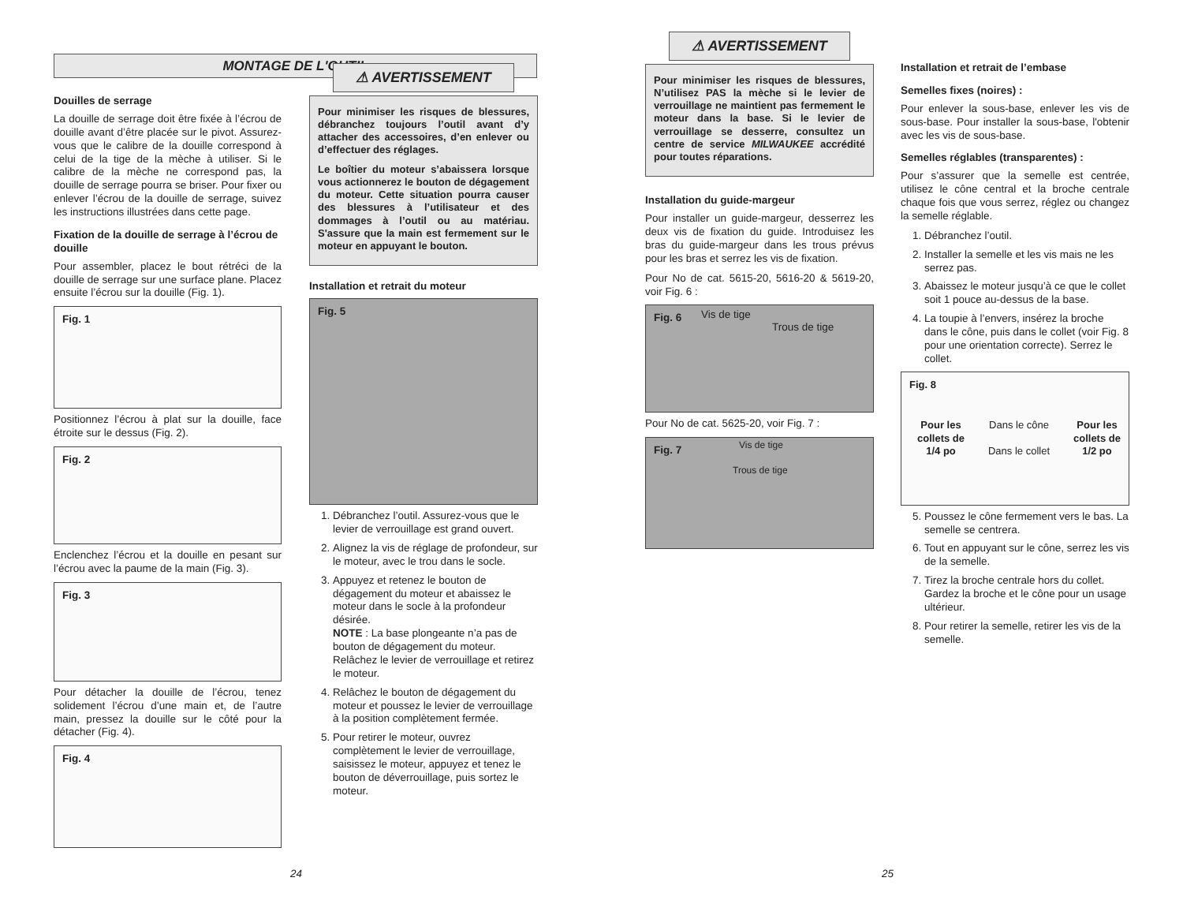MONTAGE DE L'OUTIL
Douilles de serrage
La douille de serrage doit être fixée à l’écrou de douille avant d’être placée sur le pivot. Assurez-vous que le calibre de la douille correspond à celui de la tige de la mèche à utiliser. Si le calibre de la mèche ne correspond pas, la douille de serrage pourra se briser. Pour fixer ou enlever l’écrou de la douille de serrage, suivez les instructions illustrées dans cette page.
Fixation de la douille de serrage à l’écrou de douille
Pour assembler, placez le bout rétréci de la douille de serrage sur une surface plane. Placez ensuite l’écrou sur la douille (Fig. 1).
Fig. 1
Positionnez l’écrou à plat sur la douille, face étroite sur le dessus (Fig. 2).
Fig. 2
Enclenchez l’écrou et la douille en pesant sur l’écrou avec la paume de la main (Fig. 3).
Fig. 3
Pour détacher la douille de l’écrou, tenez solidement l’écrou d’une main et, de l’autre main, pressez la douille sur le côté pour la détacher (Fig. 4).
Fig. 4
⚠ AVERTISSEMENT
Pour minimiser les risques de blessures, débranchez toujours l’outil avant d’y attacher des accessoires, d’en enlever ou d’effectuer des réglages.
Le boîtier du moteur s’abaissera lorsque vous actionnerez le bouton de dégagement du moteur. Cette situation pourra causer des blessures à l’utilisateur et des dommages à l’outil ou au matériau. S'assure que la main est fermement sur le moteur en appuyant le bouton.
Installation et retrait du moteur
Fig. 5
1. Débranchez l’outil. Assurez-vous que le levier de verrouillage est grand ouvert.
2. Alignez la vis de réglage de profondeur, sur le moteur, avec le trou dans le socle.
3. Appuyez et retenez le bouton de dégagement du moteur et abaissez le moteur dans le socle à la profondeur désirée.
NOTE : La base plongeante n’a pas de bouton de dégagement du moteur. Relâchez le levier de verrouillage et retirez le moteur.
4. Relâchez le bouton de dégagement du moteur et poussez le levier de verrouillage à la position complètement fermée.
5. Pour retirer le moteur, ouvrez complètement le levier de verrouillage, saisissez le moteur, appuyez et tenez le bouton de déverrouillage, puis sortez le moteur.
24
⚠ AVERTISSEMENT
Pour minimiser les risques de blessures, N’utilisez PAS la mèche si le levier de verrouillage ne maintient pas fermement le moteur dans la base. Si le levier de verrouillage se desserre, consultez un centre de service MILWAUKEE accrédité pour toutes réparations.
Installation du guide-margeur
Pour installer un guide-margeur, desserrez les deux vis de fixation du guide. Introduisez les bras du guide-margeur dans les trous prévus pour les bras et serrez les vis de fixation.
Pour No de cat. 5615-20, 5616-20 & 5619-20, voir Fig. 6 :
Fig. 6 Vis de tige
Trous de tige
Pour No de cat. 5625-20, voir Fig. 7 :
Fig. 7 Vis de tige
Trous de tige
Installation et retrait de l’embase
Semelles fixes (noires) :
Pour enlever la sous-base, enlever les vis de sous-base. Pour installer la sous-base, l'obtenir avec les vis de sous-base.
Semelles réglables (transparentes) :
Pour s’assurer que la semelle est centrée, utilisez le cône central et la broche centrale chaque fois que vous serrez, réglez ou changez la semelle réglable.
1. Débranchez l’outil.
2. Installer la semelle et les vis mais ne les serrez pas.
3. Abaissez le moteur jusqu’à ce que le collet soit 1 pouce au-dessus de la base.
4. La toupie à l’envers, insérez la broche dans le cône, puis dans le collet (voir Fig. 8 pour une orientation correcte). Serrez le collet.
Fig. 8
Pour les collets de 1/4 po Dans le cône
Dans le collet Pour les collets de 1/2 po
5. Poussez le cône fermement vers le bas. La semelle se centrera.
6. Tout en appuyant sur le cône, serrez les vis de la semelle.
7. Tirez la broche centrale hors du collet. Gardez la broche et le cône pour un usage ultérieur.
8. Pour retirer la semelle, retirer les vis de la semelle.
25